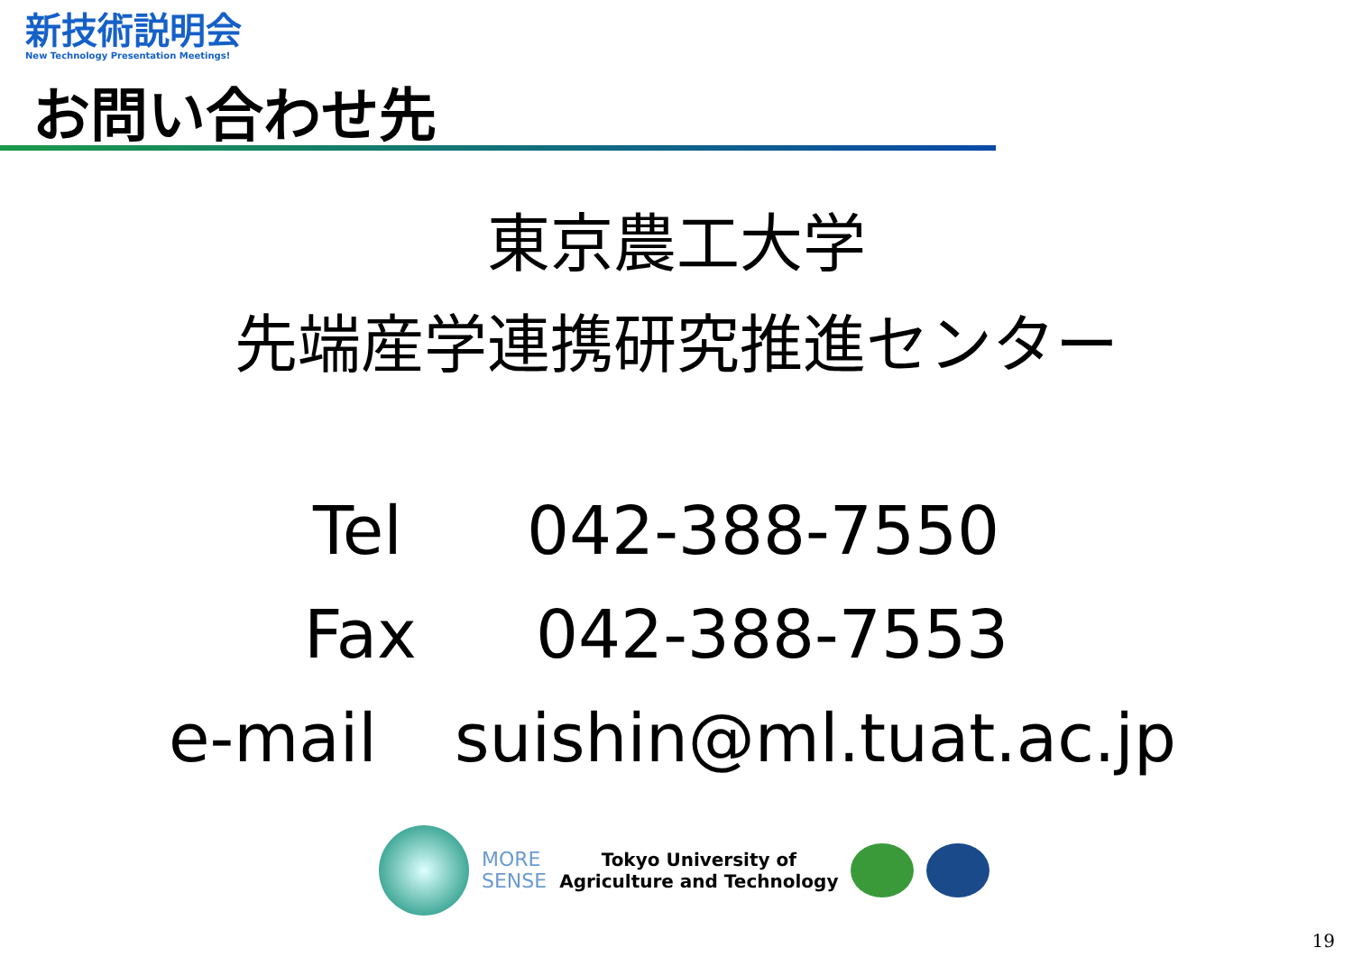新技術説明会
New Technology Presentation Meetings!
お問い合わせ先
東京農工大学
先端産学連携研究推進センター
| Tel | 042-388-7550 |
| Fax | 042-388-7553 |
| e-mail | suishin@ml.tuat.ac.jp |
MORE
SENSE
Tokyo University of
Agriculture and Technology
19